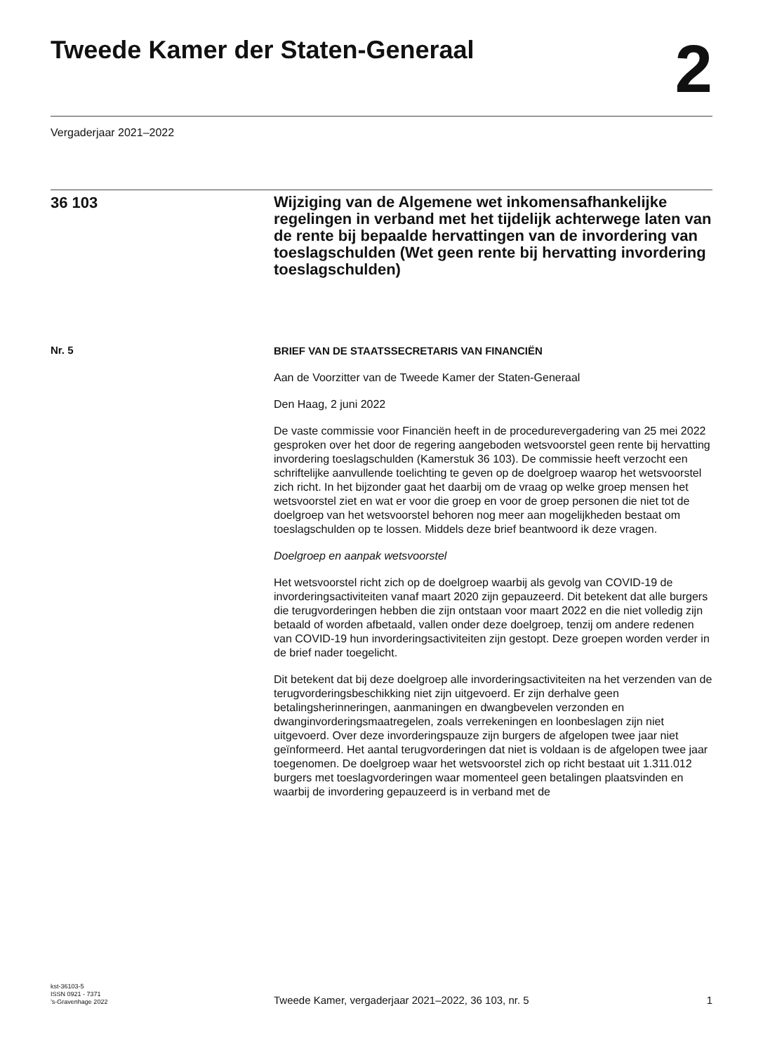Tweede Kamer der Staten-Generaal
2
Vergaderjaar 2021–2022
36 103
Wijziging van de Algemene wet inkomensafhankelijke regelingen in verband met het tijdelijk achterwege laten van de rente bij bepaalde hervattingen van de invordering van toeslagschulden (Wet geen rente bij hervatting invordering toeslagschulden)
Nr. 5
BRIEF VAN DE STAATSSECRETARIS VAN FINANCIËN
Aan de Voorzitter van de Tweede Kamer der Staten-Generaal
Den Haag, 2 juni 2022
De vaste commissie voor Financiën heeft in de procedurevergadering van 25 mei 2022 gesproken over het door de regering aangeboden wetsvoorstel geen rente bij hervatting invordering toeslagschulden (Kamerstuk 36 103). De commissie heeft verzocht een schriftelijke aanvullende toelichting te geven op de doelgroep waarop het wetsvoorstel zich richt. In het bijzonder gaat het daarbij om de vraag op welke groep mensen het wetsvoorstel ziet en wat er voor die groep en voor de groep personen die niet tot de doelgroep van het wetsvoorstel behoren nog meer aan mogelijkheden bestaat om toeslagschulden op te lossen. Middels deze brief beantwoord ik deze vragen.
Doelgroep en aanpak wetsvoorstel
Het wetsvoorstel richt zich op de doelgroep waarbij als gevolg van COVID-19 de invorderingsactiviteiten vanaf maart 2020 zijn gepauzeerd. Dit betekent dat alle burgers die terugvorderingen hebben die zijn ontstaan voor maart 2022 en die niet volledig zijn betaald of worden afbetaald, vallen onder deze doelgroep, tenzij om andere redenen van COVID-19 hun invorderingsactiviteiten zijn gestopt. Deze groepen worden verder in de brief nader toegelicht.
Dit betekent dat bij deze doelgroep alle invorderingsactiviteiten na het verzenden van de terugvorderingsbeschikking niet zijn uitgevoerd. Er zijn derhalve geen betalingsherinneringen, aanmaningen en dwangbevelen verzonden en dwanginvorderingsmaatregelen, zoals verrekeningen en loonbeslagen zijn niet uitgevoerd. Over deze invorderingspauze zijn burgers de afgelopen twee jaar niet geïnformeerd. Het aantal terugvorderingen dat niet is voldaan is de afgelopen twee jaar toegenomen. De doelgroep waar het wetsvoorstel zich op richt bestaat uit 1.311.012 burgers met toeslagvorderingen waar momenteel geen betalingen plaatsvinden en waarbij de invordering gepauzeerd is in verband met de
kst-36103-5
ISSN 0921 - 7371
’s-Gravenhage 2022
Tweede Kamer, vergaderjaar 2021–2022, 36 103, nr. 5
1